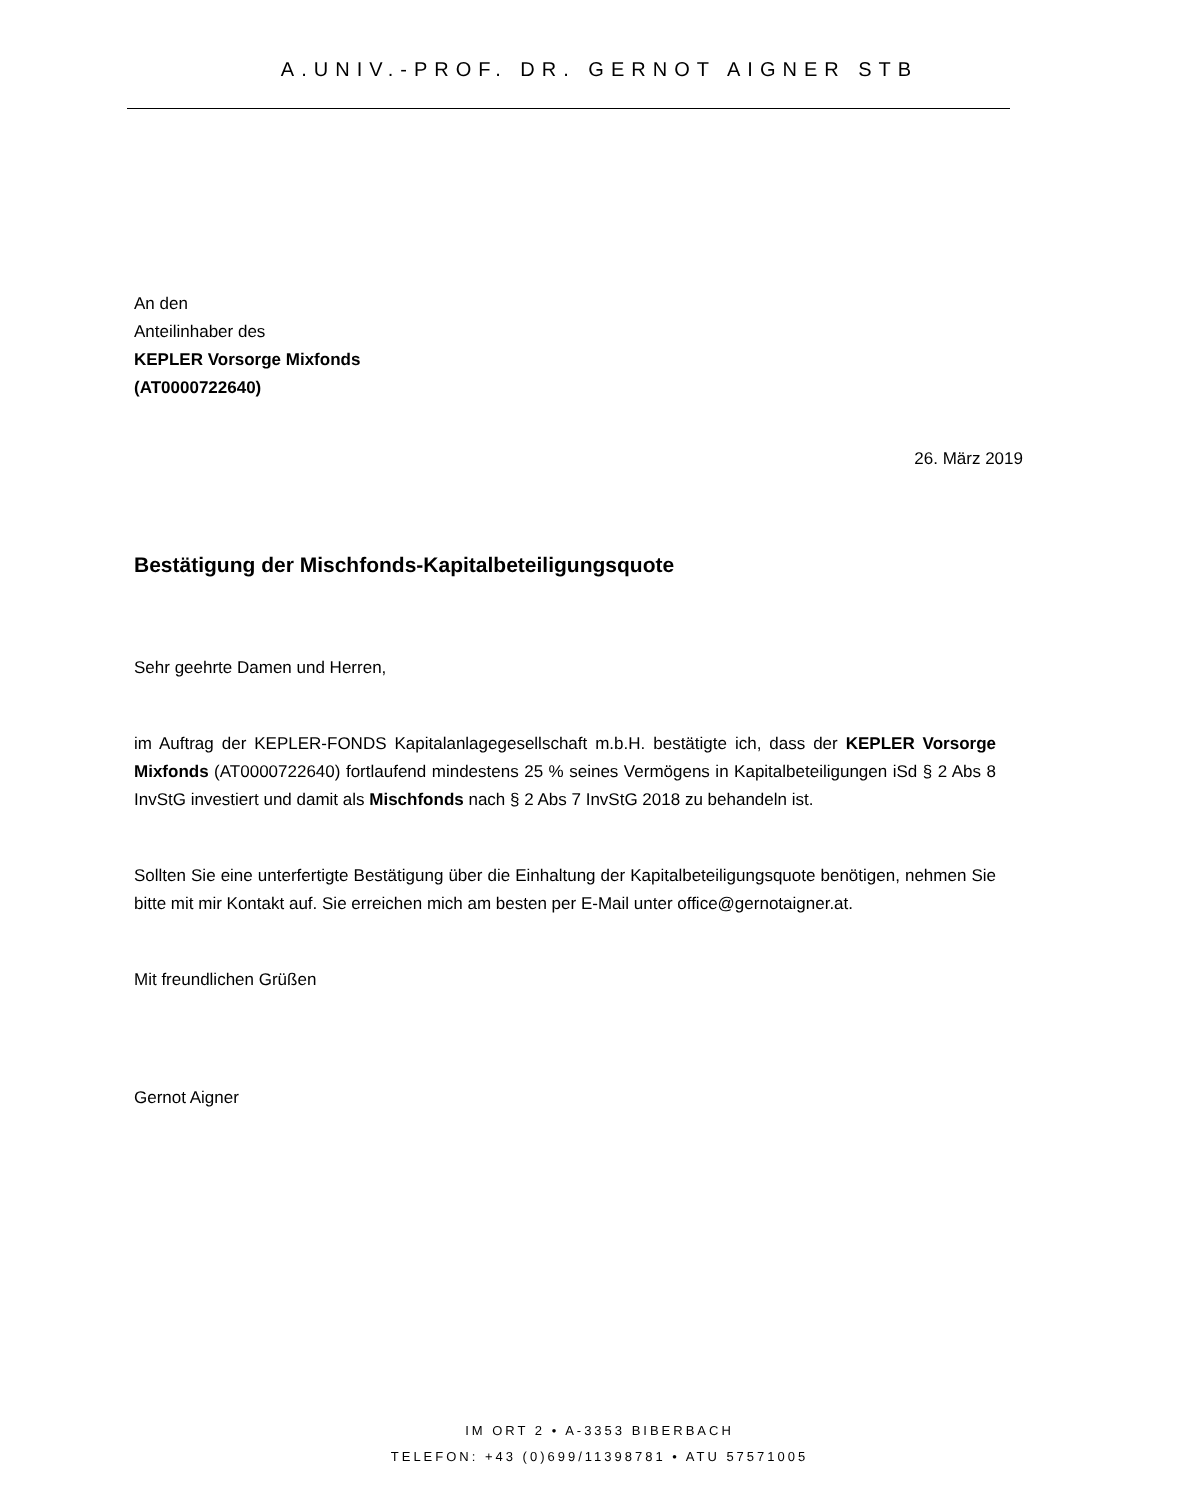A.UNIV.-PROF. DR. GERNOT AIGNER STB
An den
Anteilinhaber des
KEPLER Vorsorge Mixfonds
(AT0000722640)
26. März 2019
Bestätigung der Mischfonds-Kapitalbeteiligungsquote
Sehr geehrte Damen und Herren,
im Auftrag der KEPLER-FONDS Kapitalanlagegesellschaft m.b.H. bestätigte ich, dass der KEPLER Vorsorge Mixfonds (AT0000722640) fortlaufend mindestens 25 % seines Vermögens in Kapitalbeteiligungen iSd § 2 Abs 8 InvStG investiert und damit als Mischfonds nach § 2 Abs 7 InvStG 2018 zu behandeln ist.
Sollten Sie eine unterfertigte Bestätigung über die Einhaltung der Kapitalbeteiligungsquote benötigen, nehmen Sie bitte mit mir Kontakt auf. Sie erreichen mich am besten per E-Mail unter office@gernotaigner.at.
Mit freundlichen Grüßen
Gernot Aigner
IM ORT 2 • A-3353 BIBERBACH
TELEFON: +43 (0)699/11398781 • ATU 57571005